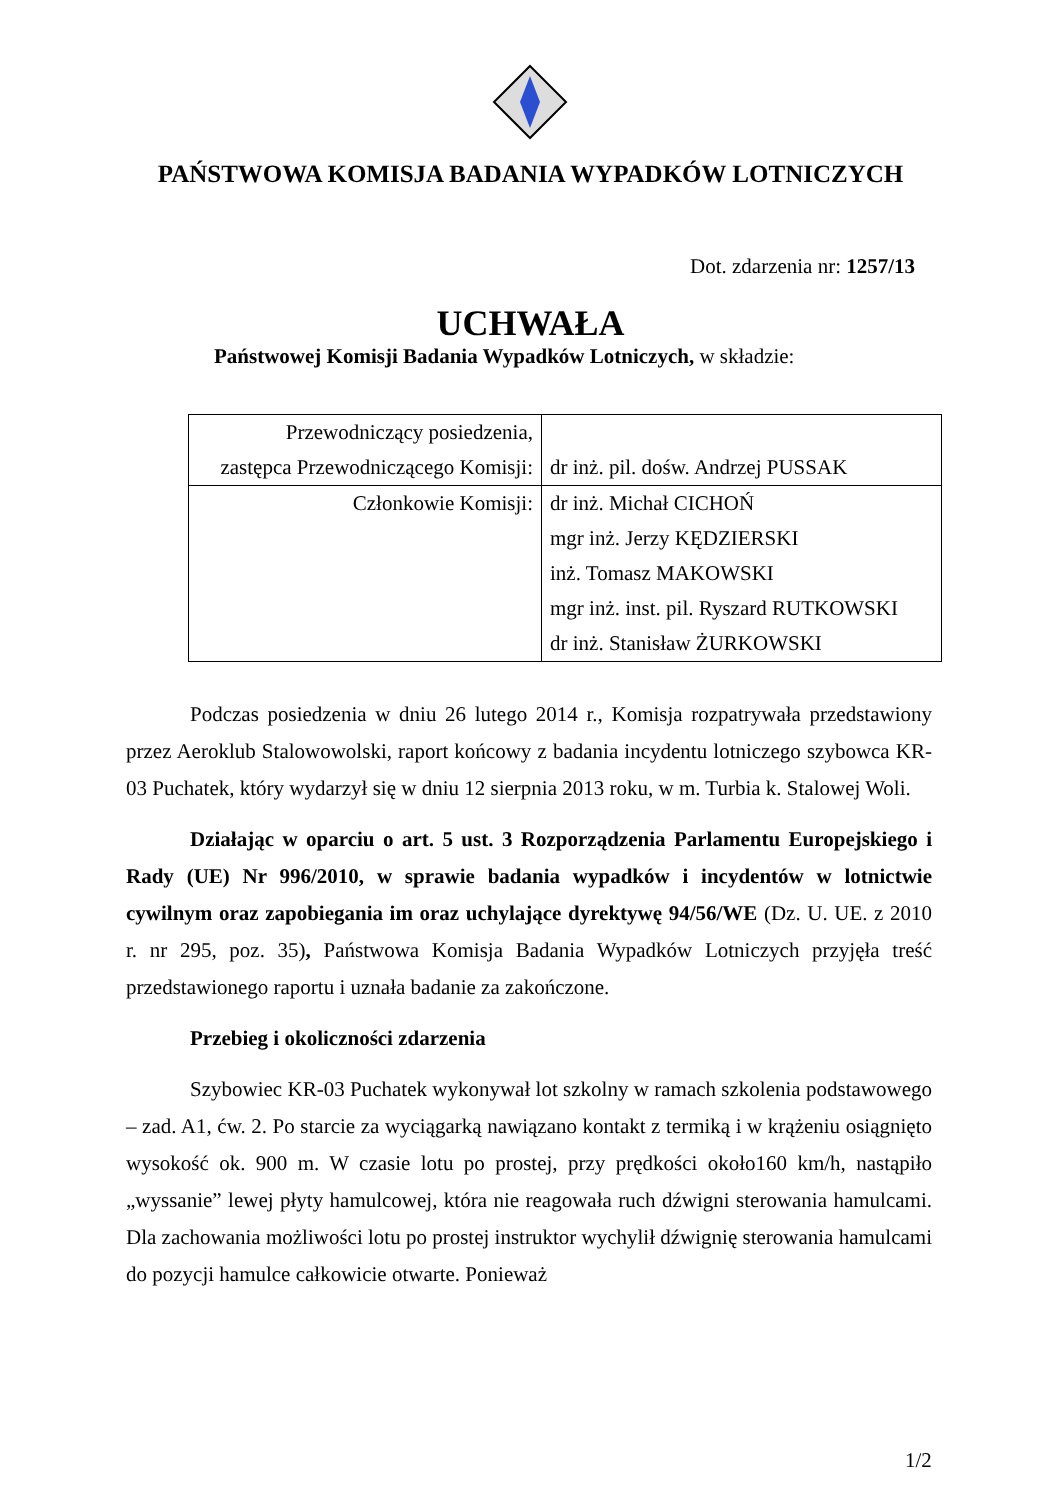PAŃSTWOWA KOMISJA BADANIA WYPADKÓW LOTNICZYCH
Dot. zdarzenia nr: 1257/13
UCHWAŁA
Państwowej Komisji Badania Wypadków Lotniczych, w składzie:
| Przewodniczący posiedzenia, zastępca Przewodniczącego Komisji: | dr inż. pil. dośw. Andrzej PUSSAK |
| Członkowie Komisji: | dr inż. Michał CICHOŃ mgr inż. Jerzy KĘDZIERSKI inż. Tomasz MAKOWSKI mgr inż. inst. pil. Ryszard RUTKOWSKI dr inż. Stanisław ŻURKOWSKI |
Podczas posiedzenia w dniu 26 lutego 2014 r., Komisja rozpatrywała przedstawiony przez Aeroklub Stalowowolski, raport końcowy z badania incydentu lotniczego szybowca KR-03 Puchatek, który wydarzył się w dniu 12 sierpnia 2013 roku, w m. Turbia k. Stalowej Woli.
Działając w oparciu o art. 5 ust. 3 Rozporządzenia Parlamentu Europejskiego i Rady (UE) Nr 996/2010, w sprawie badania wypadków i incydentów w lotnictwie cywilnym oraz zapobiegania im oraz uchylające dyrektywę 94/56/WE (Dz. U. UE. z 2010 r. nr 295, poz. 35), Państwowa Komisja Badania Wypadków Lotniczych przyjęła treść przedstawionego raportu i uznała badanie za zakończone.
Przebieg i okoliczności zdarzenia
Szybowiec KR-03 Puchatek wykonywał lot szkolny w ramach szkolenia podstawowego – zad. A1, ćw. 2. Po starcie za wyciągarką nawiązano kontakt z termiką i w krążeniu osiągnięto wysokość ok. 900 m. W czasie lotu po prostej, przy prędkości około160 km/h, nastąpiło „wyssanie” lewej płyty hamulcowej, która nie reagowała ruch dźwigni sterowania hamulcami. Dla zachowania możliwości lotu po prostej instruktor wychylił dźwignię sterowania hamulcami do pozycji hamulce całkowicie otwarte. Ponieważ
1/2